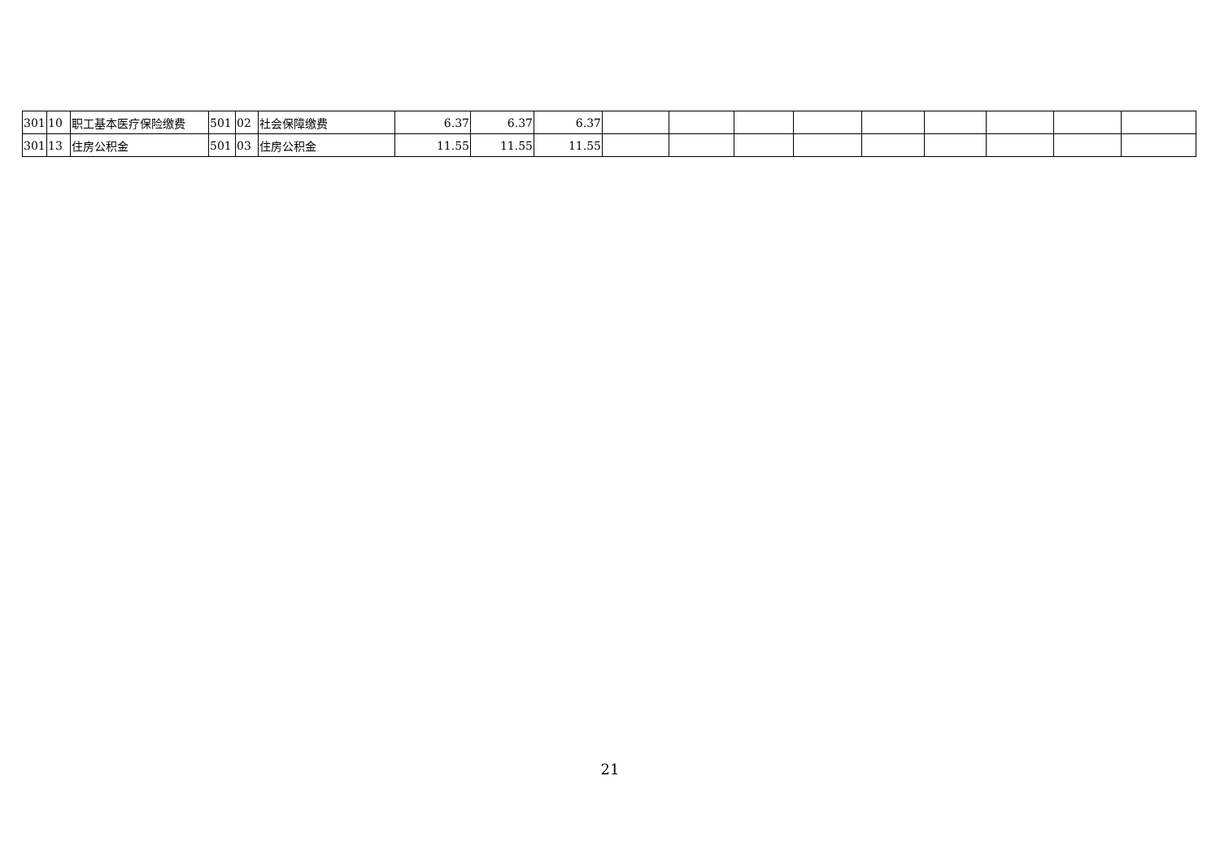| 301 | 10 | 职工基本医疗保险缴费 | 501 | 02 | 社会保障缴费 | 6.37 | 6.37 | 6.37 | | | | | | | | | |
| 301 | 13 | 住房公积金 | 501 | 03 | 住房公积金 | 11.55 | 11.55 | 11.55 | | | | | | | | | |
21